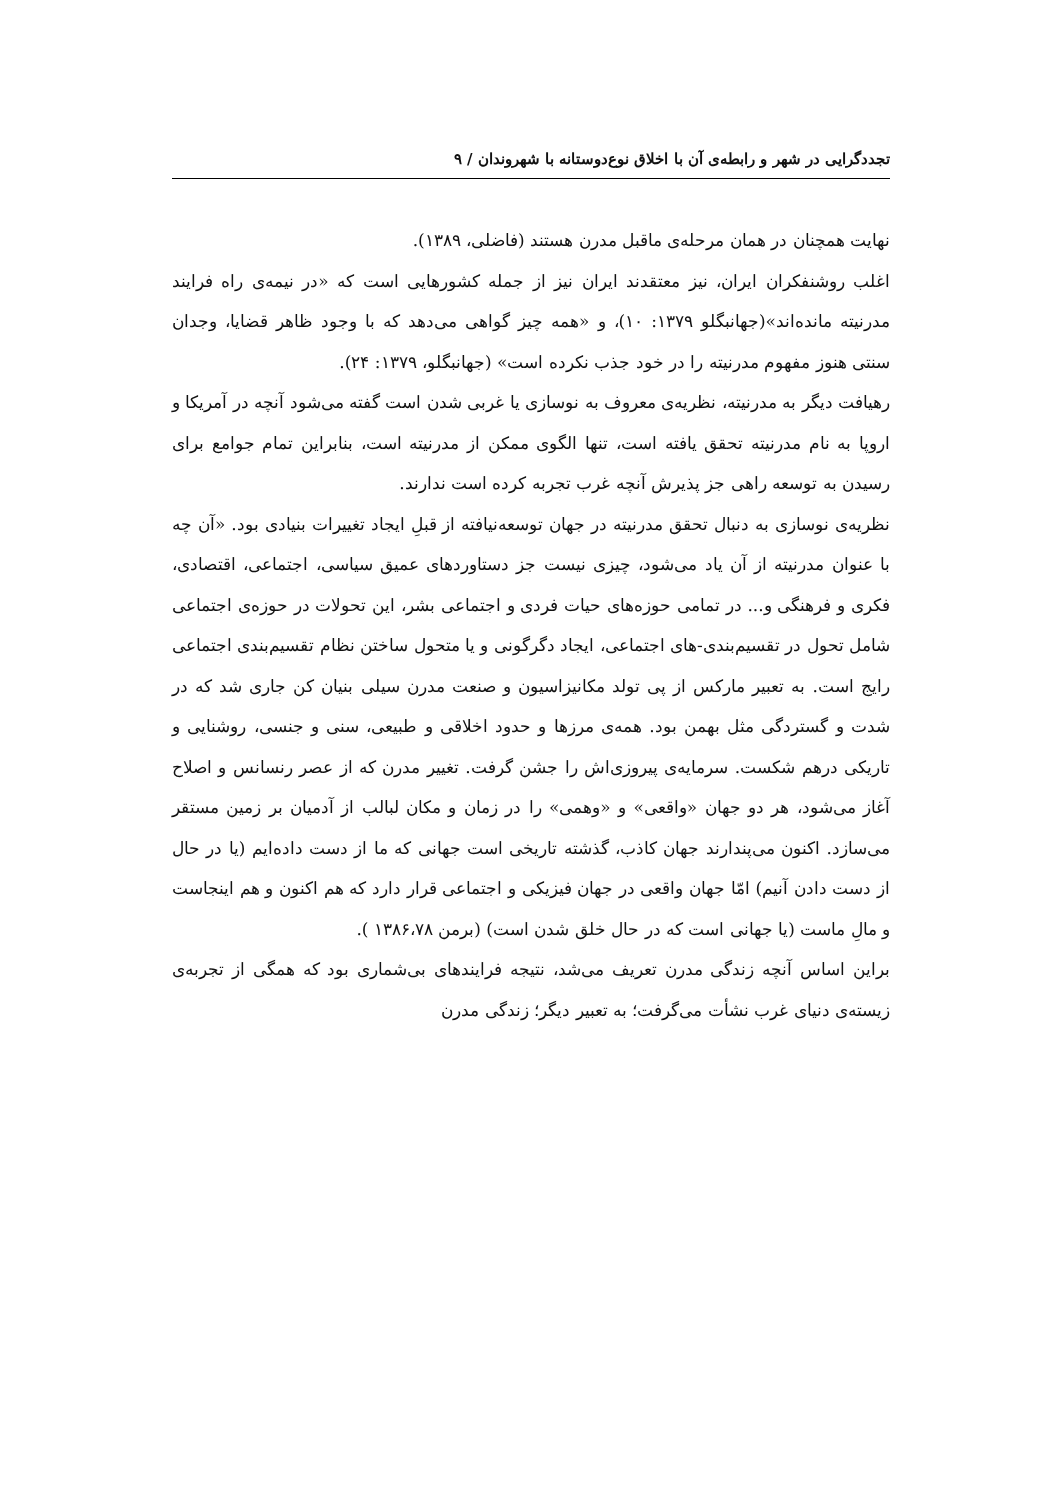تجددگرایی در شهر و رابطه‌ی آن با اخلاق نوع‌دوستانه با شهروندان / ۹
نهایت همچنان در همان مرحله‌ی ماقبل مدرن هستند (فاضلی، ۱۳۸۹).
اغلب روشنفکران ایران، نیز معتقدند ایران نیز از جمله کشورهایی است که «در نیمه‌ی راه فرایند مدرنیته مانده‌اند»(جهانبگلو ۱۳۷۹: ۱۰)، و «همه چیز گواهی می‌دهد که با وجود ظاهر قضایا، وجدان سنتی هنوز مفهوم مدرنیته را در خود جذب نکرده است» (جهانبگلو، ۱۳۷۹: ۲۴).
رهیافت دیگر به مدرنیته، نظریه‌ی معروف به نوسازی یا غربی شدن است گفته می‌شود آنچه در آمریکا و اروپا به نام مدرنیته تحقق یافته است، تنها الگوی ممکن از مدرنیته است، بنابراین تمام جوامع برای رسیدن به توسعه راهی جز پذیرش آنچه غرب تجربه کرده است ندارند.
نظریه‌ی نوسازی به دنبال تحقق مدرنیته در جهان توسعه‌نیافته از قبلِ ایجاد تغییرات بنیادی بود. «آن چه با عنوان مدرنیته از آن یاد می‌شود، چیزی نیست جز دستاوردهای عمیق سیاسی، اجتماعی، اقتصادی، فکری و فرهنگی و... در تمامی حوزه‌های حیات فردی و اجتماعی بشر، این تحولات در حوزه‌ی اجتماعی شامل تحول در تقسیم‌بندی-های اجتماعی، ایجاد دگرگونی و یا متحول ساختن نظام تقسیم‌بندی اجتماعی رایج است. به تعبیر مارکس از پی تولد مکانیزاسیون و صنعت مدرن سیلی بنیان کن جاری شد که در شدت و گستردگی مثل بهمن بود. همه‌ی مرزها و حدود اخلاقی و طبیعی، سنی و جنسی، روشنایی و تاریکی درهم شکست. سرمایه‌ی پیروزی‌اش را جشن گرفت. تغییر مدرن که از عصر رنسانس و اصلاح آغاز می‌شود، هر دو جهان «واقعی» و «وهمی» را در زمان و مکان لبالب از آدمیان بر زمین مستقر می‌سازد. اکنون می‌پندارند جهان کاذب، گذشته تاریخی است جهانی که ما از دست داده‌ایم (یا در حال از دست دادن آنیم) امّا جهان واقعی در جهان فیزیکی و اجتماعی قرار دارد که هم اکنون و هم اینجاست و مالِ ماست (یا جهانی است که در حال خلق شدن است) (برمن ۱۳۸۶،۷۸ ).
براین اساس آنچه زندگی مدرن تعریف می‌شد، نتیجه فرایندهای بی‌شماری بود که همگی از تجربه‌ی زیسته‌ی دنیای غرب نشأت می‌گرفت؛ به تعبیر دیگر؛ زندگی مدرن